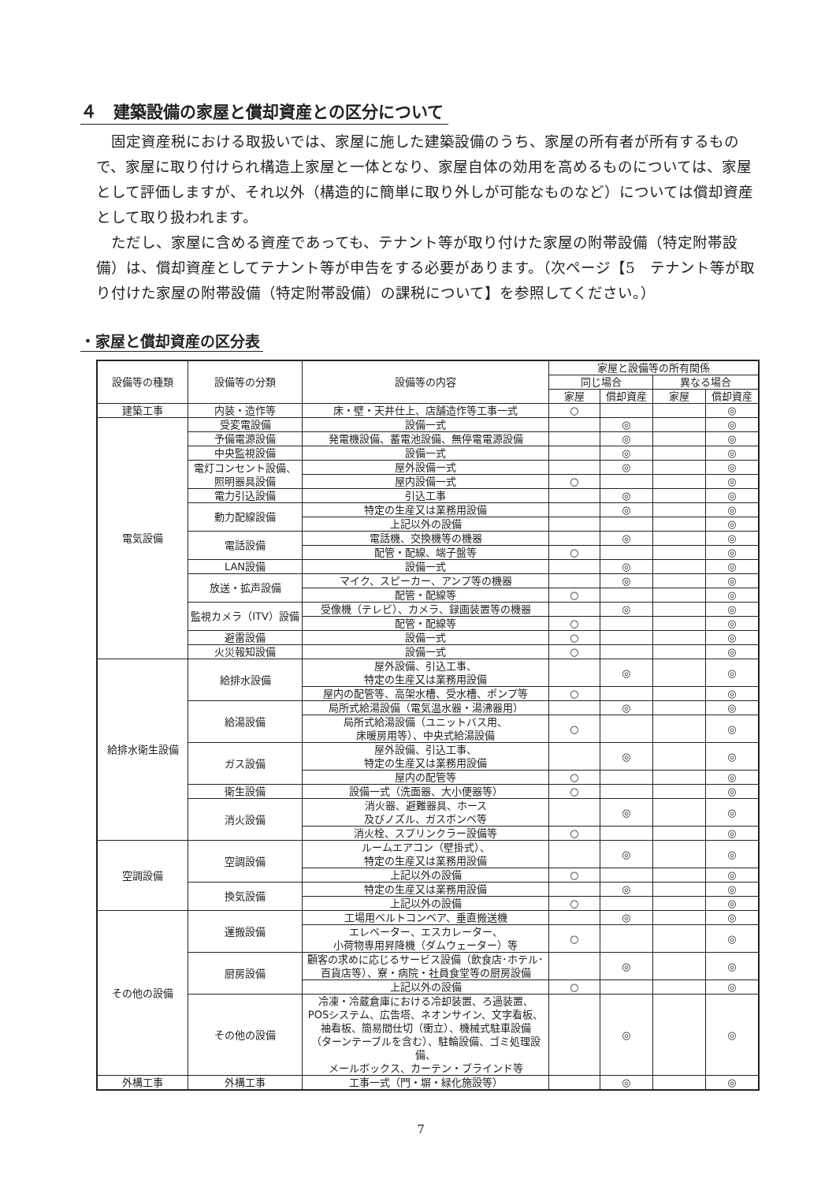４　建築設備の家屋と償却資産との区分について
固定資産税における取扱いでは、家屋に施した建築設備のうち、家屋の所有者が所有するもので、家屋に取り付けられ構造上家屋と一体となり、家屋自体の効用を高めるものについては、家屋として評価しますが、それ以外（構造的に簡単に取り外しが可能なものなど）については償却資産として取り扱われます。
ただし、家屋に含める資産であっても、テナント等が取り付けた家屋の附帯設備（特定附帯設備）は、償却資産としてテナント等が申告をする必要があります。（次ページ【5　テナント等が取り付けた家屋の附帯設備（特定附帯設備）の課税について】を参照してください。）
・家屋と償却資産の区分表
| 設備等の種類 | 設備等の分類 | 設備等の内容 | 家屋と設備等の所有関係 | | | |
| --- | --- | --- | --- | --- | --- | --- |
| | | | 同じ場合 | | 異なる場合 | |
| | | | 家屋 | 償却資産 | 家屋 | 償却資産 |
| 建築工事 | 内装・造作等 | 床・壁・天井仕上、店舗造作等工事一式 | ○ | | | ◎ |
| 電気設備 | 受変電設備 | 設備一式 | | ◎ | | ◎ |
| | 予備電源設備 | 発電機設備、蓄電池設備、無停電電源設備 | | ◎ | | ◎ |
| | 中央監視設備 | 設備一式 | | ◎ | | ◎ |
| | 電灯コンセント設備、 照明器具設備 | 屋外設備一式 | | ◎ | | ◎ |
| | | 屋内設備一式 | ○ | | | ◎ |
| | 電力引込設備 | 引込工事 | | ◎ | | ◎ |
| | 動力配線設備 | 特定の生産又は業務用設備 | | ◎ | | ◎ |
| | | 上記以外の設備 | | | | ◎ |
| | 電話設備 | 電話機、交換機等の機器 | | ◎ | | ◎ |
| | | 配管・配線、端子盤等 | ○ | | | ◎ |
| | LAN設備 | 設備一式 | | ◎ | | ◎ |
| | 放送・拡声設備 | マイク、スピーカー、アンプ等の機器 | | ◎ | | ◎ |
| | | 配管・配線等 | ○ | | | ◎ |
| | 監視カメラ（ITV）設備 | 受像機（テレビ）、カメラ、録画装置等の機器 | | ◎ | | ◎ |
| | | 配管・配線等 | ○ | | | ◎ |
| | 避雷設備 | 設備一式 | ○ | | | ◎ |
| | 火災報知設備 | 設備一式 | ○ | | | ◎ |
| 給排水衛生設備 | 給排水設備 | 屋外設備、引込工事、 特定の生産又は業務用設備 | | ◎ | | ◎ |
| | | 屋内の配管等、高架水槽、受水槽、ポンプ等 | ○ | | | ◎ |
| | 給湯設備 | 局所式給湯設備（電気温水器・湯沸器用） | | ◎ | | ◎ |
| | | 局所式給湯設備（ユニットバス用、 床暖房用等）、中央式給湯設備 | ○ | | | ◎ |
| | ガス設備 | 屋外設備、引込工事、 特定の生産又は業務用設備 | | ◎ | | ◎ |
| | | 屋内の配管等 | ○ | | | ◎ |
| | 衛生設備 | 設備一式（洗面器、大小便器等） | ○ | | | ◎ |
| | 消火設備 | 消火器、避難器具、ホース 及びノズル、ガスボンベ等 | | ◎ | | ◎ |
| | | 消火栓、スプリンクラー設備等 | ○ | | | ◎ |
| 空調設備 | 空調設備 | ルームエアコン（壁掛式）、 特定の生産又は業務用設備 | | ◎ | | ◎ |
| | | 上記以外の設備 | ○ | | | ◎ |
| | 換気設備 | 特定の生産又は業務用設備 | | ◎ | | ◎ |
| | | 上記以外の設備 | ○ | | | ◎ |
| その他の設備 | 運搬設備 | 工場用ベルトコンベア、垂直搬送機 | | ◎ | | ◎ |
| | | エレベーター、エスカレーター、 小荷物専用昇降機（ダムウェーター）等 | ○ | | | ◎ |
| | 厨房設備 | 顧客の求めに応じるサービス設備（飲食店･ホテル･ 百貨店等）、寮・病院・社員食堂等の厨房設備 | | ◎ | | ◎ |
| | | 上記以外の設備 | ○ | | | ◎ |
| | その他の設備 | 冷凍・冷蔵倉庫における冷却装置、ろ過装置、 POSシステム、広告塔、ネオンサイン、文字看板、 袖看板、簡易間仕切（衝立）、機械式駐車設備 （ターンテーブルを含む）、駐輪設備、ゴミ処理設備、 メールボックス、カーテン・ブラインド等 | | ◎ | | ◎ |
| 外構工事 | 外構工事 | 工事一式（門・塀・緑化施設等） | | ◎ | | ◎ |
7